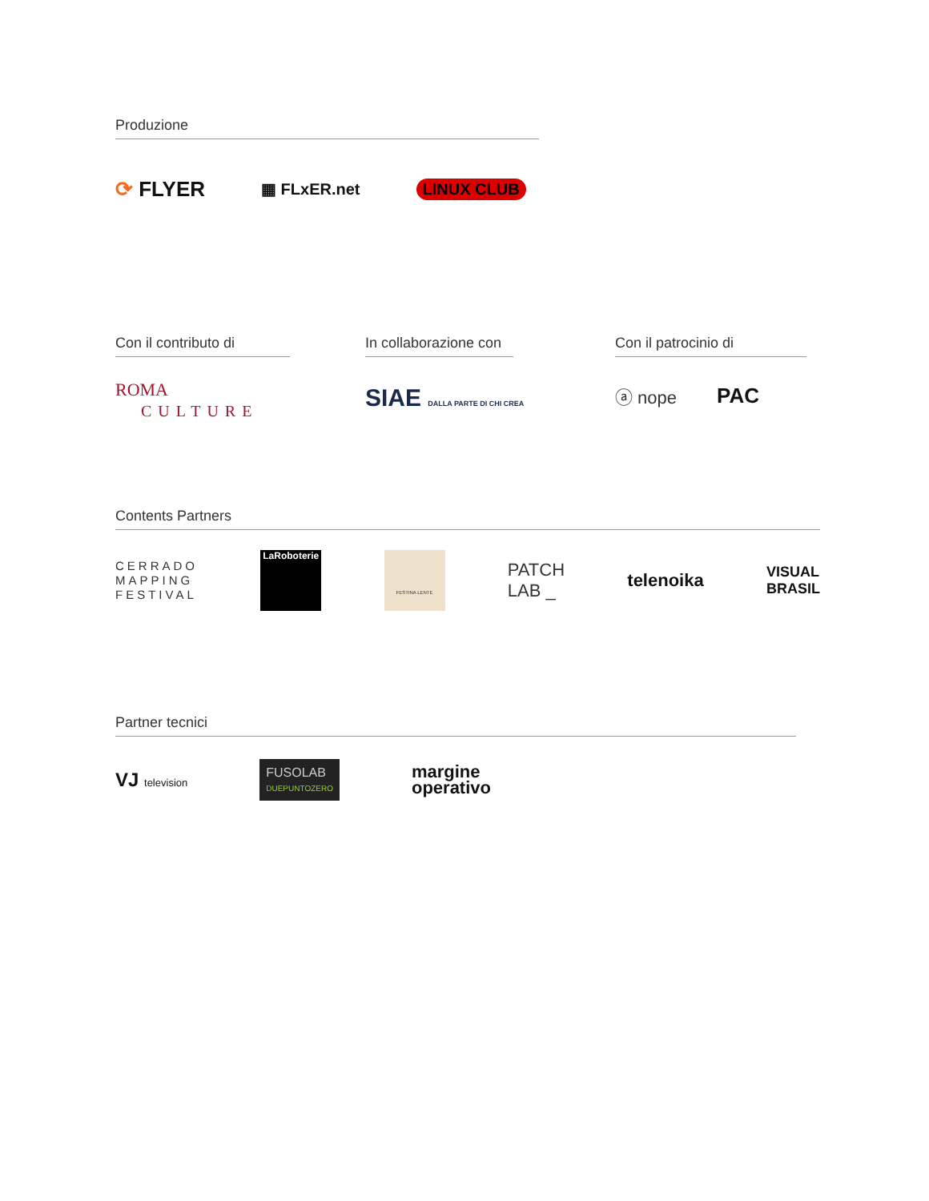Produzione
⟳ FLYER ▦ FLxER.net LINUX CLUB
Con il contributo di
ROMA
CULTURE
In collaborazione con
SIAE DALLA PARTE DI CHI CREA
Con il patrocinio di
ⓐ nope PAC
Contents Partners
CERRADO
MAPPING
FESTIVAL LaRoboterie FESTINA LENTE PATCH
LAB _ telenoika VISUAL
BRASIL
Partner tecnici
VJ television FUSOLAB
DUEPUNTOZERO margine
operativo